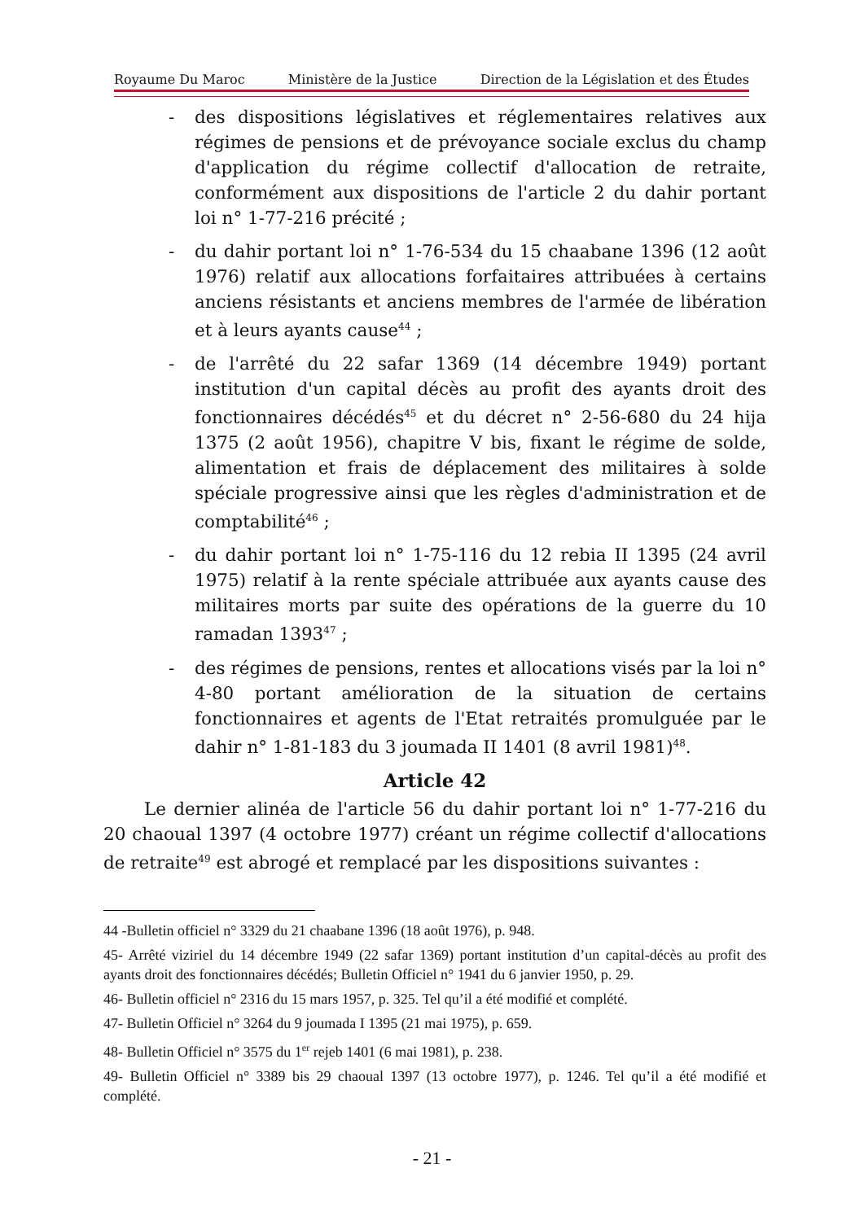Royaume Du Maroc Ministère de la Justice Direction de la Législation et des Études
- des dispositions législatives et réglementaires relatives aux régimes de pensions et de prévoyance sociale exclus du champ d'application du régime collectif d'allocation de retraite, conformément aux dispositions de l'article 2 du dahir portant loi n° 1-77-216 précité ;
- du dahir portant loi n° 1-76-534 du 15 chaabane 1396 (12 août 1976) relatif aux allocations forfaitaires attribuées à certains anciens résistants et anciens membres de l'armée de libération et à leurs ayants cause<sup>44</sup> ;
- de l'arrêté du 22 safar 1369 (14 décembre 1949) portant institution d'un capital décès au profit des ayants droit des fonctionnaires décédés<sup>45</sup> et du décret n° 2-56-680 du 24 hija 1375 (2 août 1956), chapitre V bis, fixant le régime de solde, alimentation et frais de déplacement des militaires à solde spéciale progressive ainsi que les règles d'administration et de comptabilité<sup>46</sup> ;
- du dahir portant loi n° 1-75-116 du 12 rebia II 1395 (24 avril 1975) relatif à la rente spéciale attribuée aux ayants cause des militaires morts par suite des opérations de la guerre du 10 ramadan 1393<sup>47</sup> ;
- des régimes de pensions, rentes et allocations visés par la loi n° 4-80 portant amélioration de la situation de certains fonctionnaires et agents de l'Etat retraités promulguée par le dahir n° 1-81-183 du 3 joumada II 1401 (8 avril 1981)<sup>48</sup>.
Article 42
Le dernier alinéa de l'article 56 du dahir portant loi n° 1-77-216 du 20 chaoual 1397 (4 octobre 1977) créant un régime collectif d'allocations de retraite<sup>49</sup> est abrogé et remplacé par les dispositions suivantes :
44 -Bulletin officiel n° 3329 du 21 chaabane 1396 (18 août 1976), p. 948.
45- Arrêté viziriel du 14 décembre 1949 (22 safar 1369) portant institution d’un capital-décès au profit des ayants droit des fonctionnaires décédés; Bulletin Officiel n° 1941 du 6 janvier 1950, p. 29.
46- Bulletin officiel n° 2316 du 15 mars 1957, p. 325. Tel qu’il a été modifié et complété.
47- Bulletin Officiel n° 3264 du 9 joumada I 1395 (21 mai 1975), p. 659.
48- Bulletin Officiel n° 3575 du 1<sup>er</sup> rejeb 1401 (6 mai 1981), p. 238.
49- Bulletin Officiel n° 3389 bis 29 chaoual 1397 (13 octobre 1977), p. 1246. Tel qu’il a été modifié et complété.
- 21 -